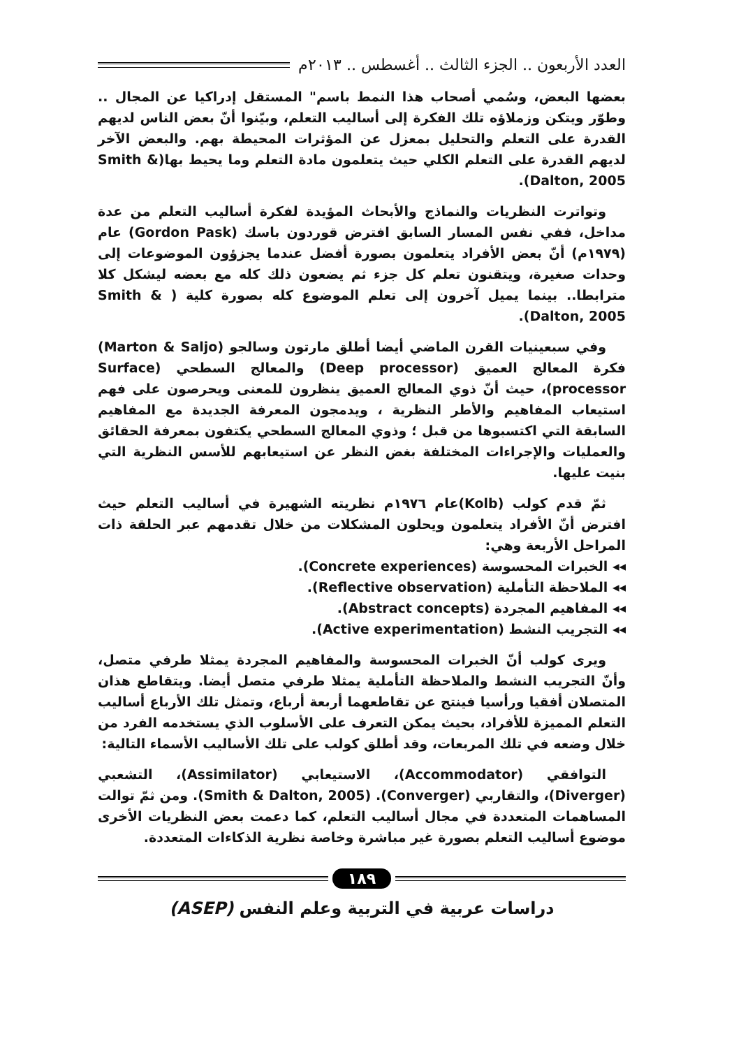العدد الأربعون .. الجزء الثالث .. أغسطس .. ٢٠١٣م
بعضها البعض، وسُمي أصحاب هذا النمط باسم" المستقل إدراكيا عن المجال .. وطوّر ويتكن وزملاؤه تلك الفكرة إلى أساليب التعلم، وبيّنوا أنّ بعض الناس لديهم القدرة على التعلم والتحليل بمعزل عن المؤثرات المحيطة بهم. والبعض الآخر لديهم القدرة على التعلم الكلي حيث يتعلمون مادة التعلم وما يحيط بها(Smith & Dalton, 2005).
وتواترت النظريات والنماذج والأبحاث المؤيدة لفكرة أساليب التعلم من عدة مداخل، ففي نفس المسار السابق افترض قوردون باسك (Gordon Pask) عام (١٩٧٩م) أنّ بعض الأفراد يتعلمون بصورة أفضل عندما يجزؤون الموضوعات إلى وحدات صغيرة، ويتقنون تعلم كل جزء ثم يضعون ذلك كله مع بعضه ليشكل كلا مترابطا.. بينما يميل آخرون إلى تعلم الموضوع كله بصورة كلية ( Smith & Dalton, 2005).
وفي سبعينيات القرن الماضي أيضا أطلق مارتون وسالجو (Marton & Saljo) فكرة المعالج العميق (Deep processor) والمعالج السطحي (Surface processor)، حيث أنّ ذوي المعالج العميق ينظرون للمعنى ويحرصون على فهم استيعاب المفاهيم والأطر النظرية ، ويدمجون المعرفة الجديدة مع المفاهيم السابقة التي اكتسبوها من قبل ؛ وذوي المعالج السطحي يكتفون بمعرفة الحقائق والعمليات والإجراءات المختلفة بغض النظر عن استيعابهم للأسس النظرية التي بنيت عليها.
ثمّ قدم كولب (Kolb)عام ١٩٧٦م نظريته الشهيرة في أساليب التعلم حيث افترض أنّ الأفراد يتعلمون ويحلون المشكلات من خلال تقدمهم عبر الحلقة ذات المراحل الأربعة وهي:
◂◂ الخبرات المحسوسة (Concrete experiences).
◂◂ الملاحظة التأملية (Reflective observation).
◂◂ المفاهيم المجردة (Abstract concepts).
◂◂ التجريب النشط (Active experimentation).
ويرى كولب أنّ الخبرات المحسوسة والمفاهيم المجردة يمثلا طرفي متصل، وأنّ التجريب النشط والملاحظة التأملية يمثلا طرفي متصل أيضا. ويتقاطع هذان المتصلان أفقيا ورأسيا فينتج عن تقاطعهما أربعة أرباع، وتمثل تلك الأرباع أساليب التعلم المميزة للأفراد، بحيث يمكن التعرف على الأسلوب الذي يستخدمه الفرد من خلال وضعه في تلك المربعات، وقد أطلق كولب على تلك الأساليب الأسماء التالية:
التوافقي (Accommodator)، الاستيعابي (Assimilator)، التشعبي (Diverger)، والتقاربي (Converger). (Smith & Dalton, 2005). ومن ثمّ توالت المساهمات المتعددة في مجال أساليب التعلم، كما دعمت بعض النظريات الأخرى موضوع أساليب التعلم بصورة غير مباشرة وخاصة نظرية الذكاءات المتعددة.
١٨٩
دراسات عربية في التربية وعلم النفس (ASEP)